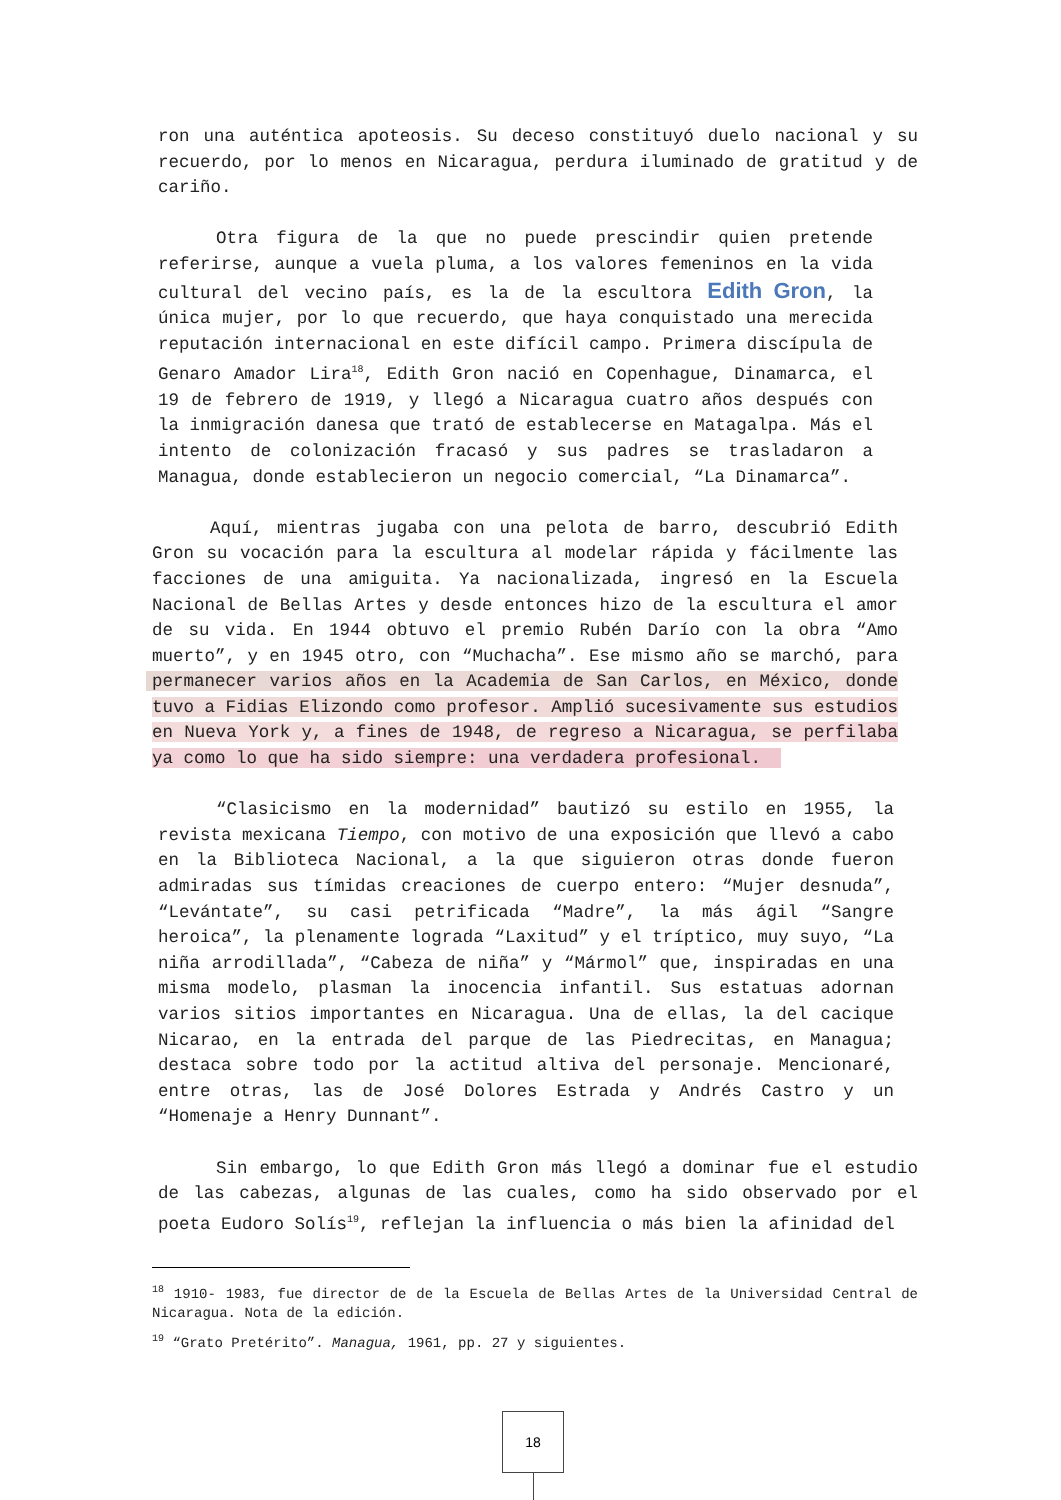ron una auténtica apoteosis. Su deceso constituyó duelo nacional y su recuerdo, por lo menos en Nicaragua, perdura iluminado de gratitud y de cariño.
Otra figura de la que no puede prescindir quien pretende referirse, aunque a vuela pluma, a los valores femeninos en la vida cultural del vecino país, es la de la escultora Edith Gron, la única mujer, por lo que recuerdo, que haya conquistado una merecida reputación internacional en este difícil campo. Primera discípula de Genaro Amador Lira<sup>18</sup>, Edith Gron nació en Copenhague, Dinamarca, el 19 de febrero de 1919, y llegó a Nicaragua cuatro años después con la inmigración danesa que trató de establecerse en Matagalpa. Más el intento de colonización fracasó y sus padres se trasladaron a Managua, donde establecieron un negocio comercial, “La Dinamarca”.
Aquí, mientras jugaba con una pelota de barro, descubrió Edith Gron su vocación para la escultura al modelar rápida y fácilmente las facciones de una amiguita. Ya nacionalizada, ingresó en la Escuela Nacional de Bellas Artes y desde entonces hizo de la escultura el amor de su vida. En 1944 obtuvo el premio Rubén Darío con la obra “Amo muerto”, y en 1945 otro, con “Muchacha”. Ese mismo año se marchó, para permanecer varios años en la Academia de San Carlos, en México, donde tuvo a Fidias Elizondo como profesor. Amplió sucesivamente sus estudios en Nueva York y, a fines de 1948, de regreso a Nicaragua, se perfilaba ya como lo que ha sido siempre: una verdadera profesional.
“Clasicismo en la modernidad” bautizó su estilo en 1955, la revista mexicana Tiempo, con motivo de una exposición que llevó a cabo en la Biblioteca Nacional, a la que siguieron otras donde fueron admiradas sus tímidas creaciones de cuerpo entero: “Mujer desnuda”, “Levántate”, su casi petrificada “Madre”, la más ágil “Sangre heroica”, la plenamente lograda “Laxitud” y el tríptico, muy suyo, “La niña arrodillada”, “Cabeza de niña” y “Mármol” que, inspiradas en una misma modelo, plasman la inocencia infantil. Sus estatuas adornan varios sitios importantes en Nicaragua. Una de ellas, la del cacique Nicarao, en la entrada del parque de las Piedrecitas, en Managua; destaca sobre todo por la actitud altiva del personaje. Mencionaré, entre otras, las de José Dolores Estrada y Andrés Castro y un “Homenaje a Henry Dunnant”.
Sin embargo, lo que Edith Gron más llegó a dominar fue el estudio de las cabezas, algunas de las cuales, como ha sido observado por el poeta Eudoro Solís<sup>19</sup>, reflejan la influencia o más bien la afinidad del
<sup>18</sup> 1910- 1983, fue director de de la Escuela de Bellas Artes de la Universidad Central de Nicaragua. Nota de la edición.
<sup>19</sup> “Grato Pretérito”. Managua, 1961, pp. 27 y siguientes.
18